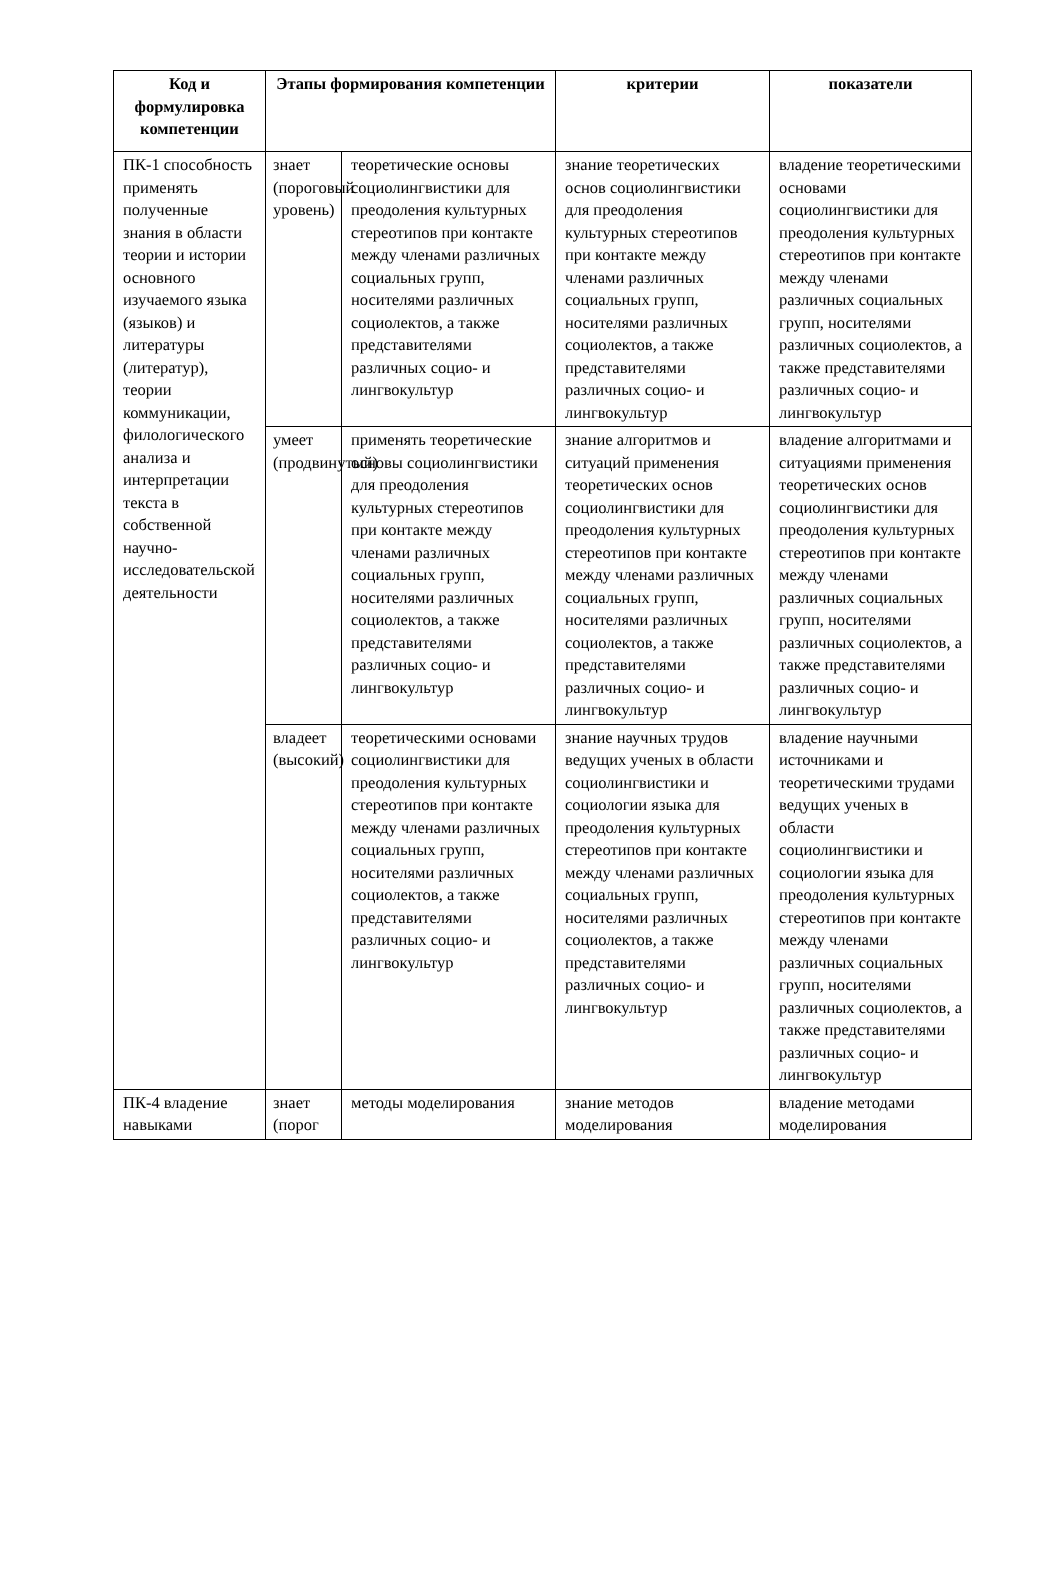| Код и формулировка компетенции | Этапы формирования компетенции | | критерии | показатели |
| --- | --- | --- | --- | --- |
| ПК-1 способность применять полученные знания в области теории и истории основного изучаемого языка (языков) и литературы (литератур), теории коммуникации, филологического анализа и интерпретации текста в собственной научно-исследовательской деятельности | знает (пороговый уровень) | теоретические основы социолингвистики для преодоления культурных стереотипов при контакте между членами различных социальных групп, носителями различных социолектов, а также представителями различных социо- и лингвокультур | знание теоретических основ социолингвистики для преодоления культурных стереотипов при контакте между членами различных социальных групп, носителями различных социолектов, а также представителями различных социо- и лингвокультур | владение теоретическими основами социолингвистики для преодоления культурных стереотипов при контакте между членами различных социальных групп, носителями различных социолектов, а также представителями различных социо- и лингвокультур |
| | умеет (продвинутый) | применять теоретические основы социолингвистики для преодоления культурных стереотипов при контакте между членами различных социальных групп, носителями различных социолектов, а также представителями различных социо- и лингвокультур | знание алгоритмов и ситуаций применения теоретических основ социолингвистики для преодоления культурных стереотипов при контакте между членами различных социальных групп, носителями различных социолектов, а также представителями различных социо- и лингвокультур | владение алгоритмами и ситуациями применения теоретических основ социолингвистики для преодоления культурных стереотипов при контакте между членами различных социальных групп, носителями различных социолектов, а также представителями различных социо- и лингвокультур |
| | владеет (высокий) | теоретическими основами социолингвистики для преодоления культурных стереотипов при контакте между членами различных социальных групп, носителями различных социолектов, а также представителями различных социо- и лингвокультур | знание научных трудов ведущих ученых в области социолингвистики и социологии языка для преодоления культурных стереотипов при контакте между членами различных социальных групп, носителями различных социолектов, а также представителями различных социо- и лингвокультур | владение научными источниками и теоретическими трудами ведущих ученых в области социолингвистики и социологии языка для преодоления культурных стереотипов при контакте между членами различных социальных групп, носителями различных социолектов, а также представителями различных социо- и лингвокультур |
| ПК-4 владение навыками | знает (порог | методы моделирования | знание методов моделирования | владение методами моделирования |